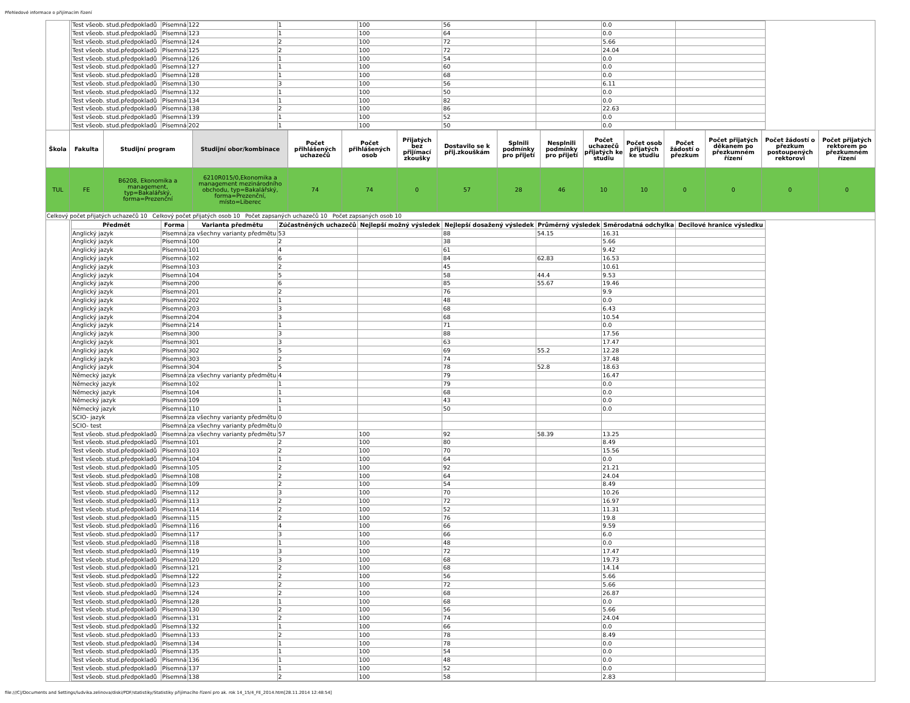Přehledové informace o přijímacím řízení
| | / Test všeob. stud.předpokladů / Písemná / 122 / 1 / 100 / 56 / / 0.0 / / / Test všeob. stud.předpokladů / Písemná / 123 / 1 / 100 / 64 / / 0.0 / / / Test všeob. stud.předpokladů / Písemná / 124 / 2 / 100 / 72 / / 5.66 / / / Test všeob. stud.předpokladů / Písemná / 125 / 2 / 100 / 72 / / 24.04 / / / Test všeob. stud.předpokladů / Písemná / 126 / 1 / 100 / 54 / / 0.0 / / / Test všeob. stud.předpokladů / Písemná / 127 / 1 / 100 / 60 / / 0.0 / / / Test všeob. stud.předpokladů / Písemná / 128 / 1 / 100 / 68 / / 0.0 / / / Test všeob. stud.předpokladů / Písemná / 130 / 3 / 100 / 56 / / 6.11 / / / Test všeob. stud.předpokladů / Písemná / 132 / 1 / 100 / 50 / / 0.0 / / / Test všeob. stud.předpokladů / Písemná / 134 / 1 / 100 / 82 / / 0.0 / / / Test všeob. stud.předpokladů / Písemná / 138 / 2 / 100 / 86 / / 22.63 / / / Test všeob. stud.předpokladů / Písemná / 139 / 1 / 100 / 52 / / 0.0 / / / Test všeob. stud.předpokladů / Písemná / 202 / 1 / 100 / 50 / / 0.0 / / | | | | | | | | | | | | | | |
| Škola | Fakulta | Studijní program | Studijní obor/kombinace | Počet přihlášených uchazečů | Počet přihlášených osob | Přijatých bez přijímací zkoušky | Dostavilo se k přij.zkouškám | Splnili podmínky pro přijetí | Nesplnili podmínky pro přijetí | Počet uchazečů přijatých ke studiu | Počet osob přijatých ke studiu | Počet žádostí o přezkum | Počet přijatých děkanem po přezkumném řízení | Počet žádostí o přezkum postoupených rektorovi | Počet přijatých rektorem po přezkumném řízení |
| TUL | FE | B6208, Ekonomika a management, typ=Bakalářský, forma=Prezenční | 6210R015/0,Ekonomika a management mezinárodního obchodu, typ=Bakalářský, forma=Prezenční, místo=Liberec | 74 | 74 | 0 | 57 | 28 | 46 | 10 | 10 | 0 | 0 | 0 | 0 |
| Celkový počet přijatých uchazečů 10 Celkový počet přijatých osob 10 Počet zapsaných uchazečů 10 Počet zapsaných osob 10 | | | | | | | | | | | | | | | |
| | / Předmět / Forma / Varianta předmětu / Zúčastněných uchazečů / Nejlepší možný výsledek / Nejlepší dosažený výsledek / Průměrný výsledek / Směrodatná odchylka / Decilové hranice výsledku / / --- / --- / --- / --- / --- / --- / --- / --- / --- / / Anglický jazyk / Písemná / za všechny varianty předmětu / 53 / / 88 / 54.15 / 16.31 / / / Anglický jazyk / Písemná / 100 / 2 / / 38 / / 5.66 / / / Anglický jazyk / Písemná / 101 / 4 / / 61 / / 9.42 / / / Anglický jazyk / Písemná / 102 / 6 / / 84 / 62.83 / 16.53 / / / Anglický jazyk / Písemná / 103 / 2 / / 45 / / 10.61 / / / Anglický jazyk / Písemná / 104 / 5 / / 58 / 44.4 / 9.53 / / / Anglický jazyk / Písemná / 200 / 6 / / 85 / 55.67 / 19.46 / / / Anglický jazyk / Písemná / 201 / 2 / / 76 / / 9.9 / / / Anglický jazyk / Písemná / 202 / 1 / / 48 / / 0.0 / / / Anglický jazyk / Písemná / 203 / 3 / / 68 / / 6.43 / / / Anglický jazyk / Písemná / 204 / 3 / / 68 / / 10.54 / / / Anglický jazyk / Písemná / 214 / 1 / / 71 / / 0.0 / / / Anglický jazyk / Písemná / 300 / 3 / / 88 / / 17.56 / / / Anglický jazyk / Písemná / 301 / 3 / / 63 / / 17.47 / / / Anglický jazyk / Písemná / 302 / 5 / / 69 / 55.2 / 12.28 / / / Anglický jazyk / Písemná / 303 / 2 / / 74 / / 37.48 / / / Anglický jazyk / Písemná / 304 / 5 / / 78 / 52.8 / 18.63 / / / Německý jazyk / Písemná / za všechny varianty předmětu / 4 / / 79 / / 16.47 / / / Německý jazyk / Písemná / 102 / 1 / / 79 / / 0.0 / / / Německý jazyk / Písemná / 104 / 1 / / 68 / / 0.0 / / / Německý jazyk / Písemná / 109 / 1 / / 43 / / 0.0 / / / Německý jazyk / Písemná / 110 / 1 / / 50 / / 0.0 / / / SCIO- jazyk / Písemná / za všechny varianty předmětu / 0 / / / / / / / SCIO- test / Písemná / za všechny varianty předmětu / 0 / / / / / / / Test všeob. stud.předpokladů / Písemná / za všechny varianty předmětu / 57 / 100 / 92 / 58.39 / 13.25 / / / Test všeob. stud.předpokladů / Písemná / 101 / 2 / 100 / 80 / / 8.49 / / / Test všeob. stud.předpokladů / Písemná / 103 / 2 / 100 / 70 / / 15.56 / / / Test všeob. stud.předpokladů / Písemná / 104 / 1 / 100 / 64 / / 0.0 / / / Test všeob. stud.předpokladů / Písemná / 105 / 2 / 100 / 92 / / 21.21 / / / Test všeob. stud.předpokladů / Písemná / 108 / 2 / 100 / 64 / / 24.04 / / / Test všeob. stud.předpokladů / Písemná / 109 / 2 / 100 / 54 / / 8.49 / / / Test všeob. stud.předpokladů / Písemná / 112 / 3 / 100 / 70 / / 10.26 / / / Test všeob. stud.předpokladů / Písemná / 113 / 2 / 100 / 72 / / 16.97 / / / Test všeob. stud.předpokladů / Písemná / 114 / 2 / 100 / 52 / / 11.31 / / / Test všeob. stud.předpokladů / Písemná / 115 / 2 / 100 / 76 / / 19.8 / / / Test všeob. stud.předpokladů / Písemná / 116 / 4 / 100 / 66 / / 9.59 / / / Test všeob. stud.předpokladů / Písemná / 117 / 3 / 100 / 66 / / 6.0 / / / Test všeob. stud.předpokladů / Písemná / 118 / 1 / 100 / 48 / / 0.0 / / / Test všeob. stud.předpokladů / Písemná / 119 / 3 / 100 / 72 / / 17.47 / / / Test všeob. stud.předpokladů / Písemná / 120 / 3 / 100 / 68 / / 19.73 / / / Test všeob. stud.předpokladů / Písemná / 121 / 2 / 100 / 68 / / 14.14 / / / Test všeob. stud.předpokladů / Písemná / 122 / 2 / 100 / 56 / / 5.66 / / / Test všeob. stud.předpokladů / Písemná / 123 / 2 / 100 / 72 / / 5.66 / / / Test všeob. stud.předpokladů / Písemná / 124 / 2 / 100 / 68 / / 26.87 / / / Test všeob. stud.předpokladů / Písemná / 128 / 1 / 100 / 68 / / 0.0 / / / Test všeob. stud.předpokladů / Písemná / 130 / 2 / 100 / 56 / / 5.66 / / / Test všeob. stud.předpokladů / Písemná / 131 / 2 / 100 / 74 / / 24.04 / / / Test všeob. stud.předpokladů / Písemná / 132 / 1 / 100 / 66 / / 0.0 / / / Test všeob. stud.předpokladů / Písemná / 133 / 2 / 100 / 78 / / 8.49 / / / Test všeob. stud.předpokladů / Písemná / 134 / 1 / 100 / 78 / / 0.0 / / / Test všeob. stud.předpokladů / Písemná / 135 / 1 / 100 / 54 / / 0.0 / / / Test všeob. stud.předpokladů / Písemná / 136 / 1 / 100 / 48 / / 0.0 / / / Test všeob. stud.předpokladů / Písemná / 137 / 1 / 100 / 52 / / 0.0 / / / Test všeob. stud.předpokladů / Písemná / 138 / 2 / 100 / 58 / / 2.83 / / | | | | | | | | | | | | | | |
file:///C|/Documents and Settings/ludvika.zelinova/diski/PDF/statistiky/Statistiky přijímacího řízení pro ak. rok 14_15/4_FE_2014.htm[28.11.2014 12:48:54]